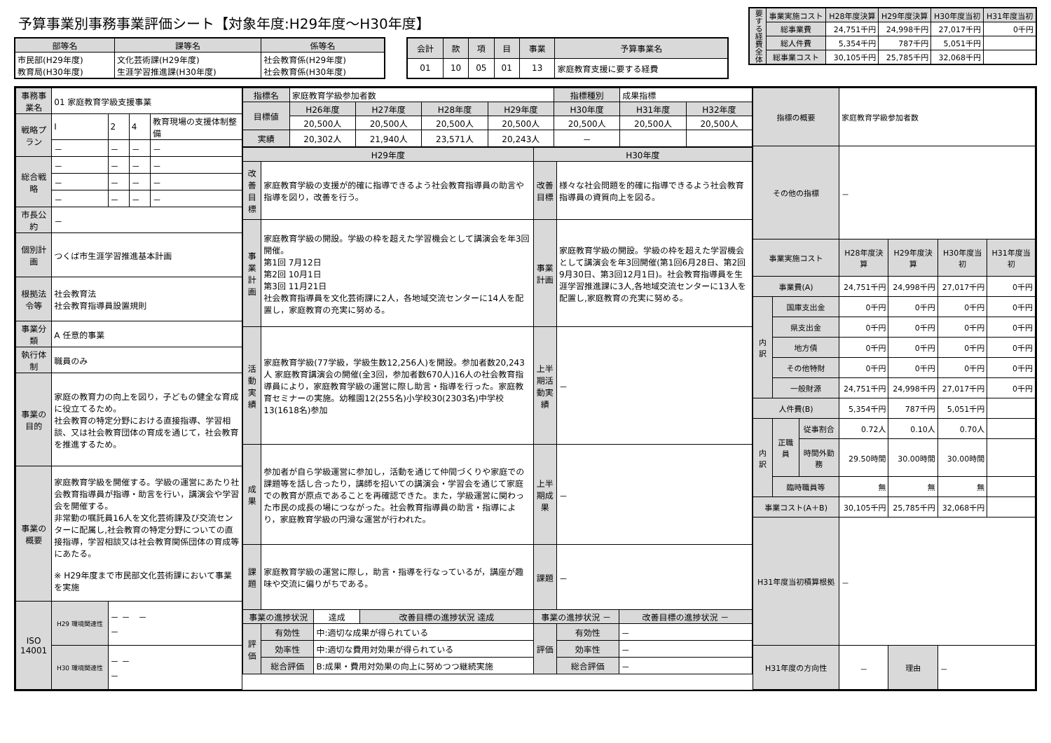予算事業別事務事業評価シート【対象年度:H29年度～H30年度】
| 部等名 | 課等名 | 係等名 |
| --- | --- | --- |
| 市民部(H29年度) 教育局(H30年度) | 文化芸術課(H29年度) 生涯学習推進課(H30年度) | 社会教育係(H29年度) 社会教育係(H30年度) |
| 会計 | 款 | 項 | 目 | 事業 | 予算事業名 |
| --- | --- | --- | --- | --- | --- |
| 01 | 10 | 05 | 01 | 13 | 家庭教育支援に要する経費 |
| 要する経費全体 | 事業実施コスト | H28年度決算 | H29年度決算 | H30年度当初 | H31年度当初 |
| --- | --- | --- | --- | --- | --- |
| | 総事業費 | 24,751千円 | 24,998千円 | 27,017千円 | 0千円 |
| | 総人件費 | 5,354千円 | 787千円 | 5,051千円 | |
| | 総事業コスト | 30,105千円 | 25,785千円 | 32,068千円 | |
| 事務事業名 | 01 家庭教育学級支援事業 | | | |
| 戦略プラン | Ⅰ | 2 | 4 | 教育現場の支援体制整備 |
| | － | － | － | － |
| 総合戦略 | － | － | － | － |
| | － | － | － | － |
| | － | － | － | － |
| 市長公約 | － | | | |
| 個別計画 | つくば市生涯学習推進基本計画 | | | |
| 根拠法令等 | 社会教育法 社会教育指導員設置規則 | | | |
| 事業分類 | A 任意的事業 | | | |
| 執行体制 | 職員のみ | | | |
| 事業の目的 | 家庭の教育力の向上を図り，子どもの健全な育成に役立てるため。 社会教育の特定分野における直接指導、学習相談、又は社会教育団体の育成を通じて，社会教育を推進するため。 | | | |
| 事業の概要 | 家庭教育学級を開催する。学級の運営にあたり社会教育指導員が指導・助言を行い，講演会や学習会を開催する。 非常勤の嘱託員16人を文化芸術課及び交流センターに配属し,社会教育の特定分野についての直接指導，学習相談又は社会教育関係団体の育成等にあたる。 ※ H29年度まで市民部文化芸術課において事業を実施 | | | |
| ISO 14001 | H29 環境関連性 | － － － － | | |
| | H30 環境関連性 | － － － | | |
| 指標名 | 家庭教育学級参加者数 | | | | 指標種別 | 成果指標 | |
| 目標値 | H26年度 | H27年度 | H28年度 | H29年度 | H30年度 | H31年度 | H32年度 |
| | 20,500人 | 20,500人 | 20,500人 | 20,500人 | 20,500人 | 20,500人 | 20,500人 |
| 実績 | 20,302人 | 21,940人 | 23,571人 | 20,243人 | － | | |
| H29年度 | | | | H30年度 | | |
| --- | --- | --- | --- | --- | --- | --- |
| 改善目標 | 家庭教育学級の支援が的確に指導できるよう社会教育指導員の助言や指導を図り，改善を行う。 | | | 改善目標 | 様々な社会問題を的確に指導できるよう社会教育指導員の資質向上を図る。 | |
| 事業計画 | 家庭教育学級の開設。学級の枠を超えた学習機会として講演会を年3回開催。 第1回 7月12日 第2回 10月1日 第3回 11月21日 社会教育指導員を文化芸術課に2人，各地域交流センターに14人を配置し，家庭教育の充実に努める。 | | | 事業計画 | 家庭教育学級の開設。学級の枠を超えた学習機会として講演会を年3回開催(第1回6月28日、第2回9月30日、第3回12月1日)。社会教育指導員を生涯学習推進課に3人,各地域交流センターに13人を配置し,家庭教育の充実に努める。 | |
| 活動実績 | 家庭教育学級(77学級，学級生数12,256人)を開設。参加者数20,243人 家庭教育講演会の開催(全3回，参加者数670人)16人の社会教育指導員により，家庭教育学級の運営に際し助言・指導を行った。家庭教育セミナーの実施。幼稚園12(255名)小学校30(2303名)中学校13(1618名)参加 | | | 上半期活動実績 | － | |
| 成果 | 参加者が自ら学級運営に参加し，活動を通じて仲間づくりや家庭での課題等を話し合ったり，講師を招いての講演会・学習会を通じて家庭での教育が原点であることを再確認できた。また，学級運営に関わった市民の成長の場につながった。社会教育指導員の助言・指導により，家庭教育学級の円滑な運営が行われた。 | | | 上半期成果 | － | |
| 課題 | 家庭教育学級の運営に際し，助言・指導を行なっているが，講座が趣味や交流に偏りがちである。 | | | 課題 | － | |
| 事業の進捗状況 | | 達成 | 改善目標の進捗状況 達成 | 事業の進捗状況 － | | 改善目標の進捗状況 － |
| 評価 | 有効性 | 中:適切な成果が得られている | | 評価 | 有効性 | － |
| | 効率性 | 中:適切な費用対効果が得られている | | | 効率性 | － |
| | 総合評価 | B:成果・費用対効果の向上に努めつつ継続実施 | | | 総合評価 | － |
| 指標の概要 | | | 家庭教育学級参加者数 | | | |
| その他の指標 | | | － | | | |
| 事業実施コスト | | | H28年度決算 | H29年度決算 | H30年度当初 | H31年度当初 |
| 事業費(A) | | | 24,751千円 | 24,998千円 | 27,017千円 | 0千円 |
| 内訳 | 国庫支出金 | | 0千円 | 0千円 | 0千円 | 0千円 |
| | 県支出金 | | 0千円 | 0千円 | 0千円 | 0千円 |
| | 地方債 | | 0千円 | 0千円 | 0千円 | 0千円 |
| | その他特財 | | 0千円 | 0千円 | 0千円 | 0千円 |
| | 一般財源 | | 24,751千円 | 24,998千円 | 27,017千円 | 0千円 |
| 人件費(B) | | | 5,354千円 | 787千円 | 5,051千円 | |
| 内訳 | 正職員 | 従事割合 | 0.72人 | 0.10人 | 0.70人 | |
| | | 時間外勤務 | 29.50時間 | 30.00時間 | 30.00時間 | |
| | 臨時職員等 | | 無 | 無 | 無 | |
| 事業コスト(A＋B) | | | 30,105千円 | 25,785千円 | 32,068千円 | |
| H31年度当初積算根拠 | | | － | | | |
| H31年度の方向性 | | | － | 理由 | － | |